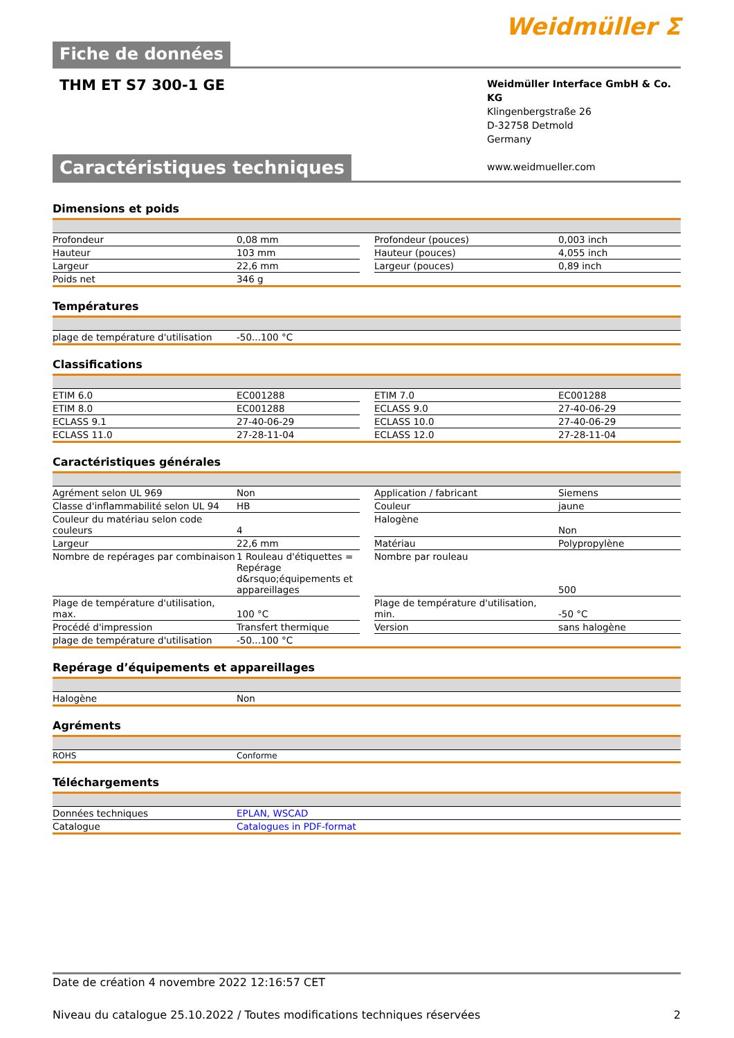Weidmüller ⵉ
Fiche de données
THM ET S7 300-1 GE
Weidmüller Interface GmbH & Co. KG
Klingenbergstraße 26
D-32758 Detmold
Germany
www.weidmueller.com
Caractéristiques techniques
Dimensions et poids
| Profondeur | 0,08 mm | | Profondeur (pouces) | 0,003 inch |
| Hauteur | 103 mm | | Hauteur (pouces) | 4,055 inch |
| Largeur | 22,6 mm | | Largeur (pouces) | 0,89 inch |
| Poids net | 346 g | | | |
Températures
| plage de température d'utilisation | -50...100 °C |
Classifications
| ETIM 6.0 | EC001288 | | ETIM 7.0 | EC001288 |
| ETIM 8.0 | EC001288 | | ECLASS 9.0 | 27-40-06-29 |
| ECLASS 9.1 | 27-40-06-29 | | ECLASS 10.0 | 27-40-06-29 |
| ECLASS 11.0 | 27-28-11-04 | | ECLASS 12.0 | 27-28-11-04 |
Caractéristiques générales
| Agrément selon UL 969 | Non | | Application / fabricant | Siemens |
| Classe d'inflammabilité selon UL 94 | HB | | Couleur | jaune |
| Couleur du matériau selon code couleurs | 4 | | Halogène | Non |
| Largeur | 22,6 mm | | Matériau | Polypropylène |
| Nombre de repérages par combinaison | 1 Rouleau d'étiquettes = Repérage d&rsquo;équipements et appareillages | | Nombre par rouleau | 500 |
| Plage de température d'utilisation, max. | 100 °C | | Plage de température d'utilisation, min. | -50 °C |
| Procédé d'impression | Transfert thermique | | Version | sans halogène |
| plage de température d'utilisation | -50...100 °C | | | |
Repérage d’équipements et appareillages
| Halogène | Non |
Agréments
| ROHS | Conforme |
Téléchargements
| Données techniques | EPLAN, WSCAD |
| Catalogue | Catalogues in PDF-format |
Date de création 4 novembre 2022 12:16:57 CET
Niveau du catalogue 25.10.2022 / Toutes modifications techniques réservées 2